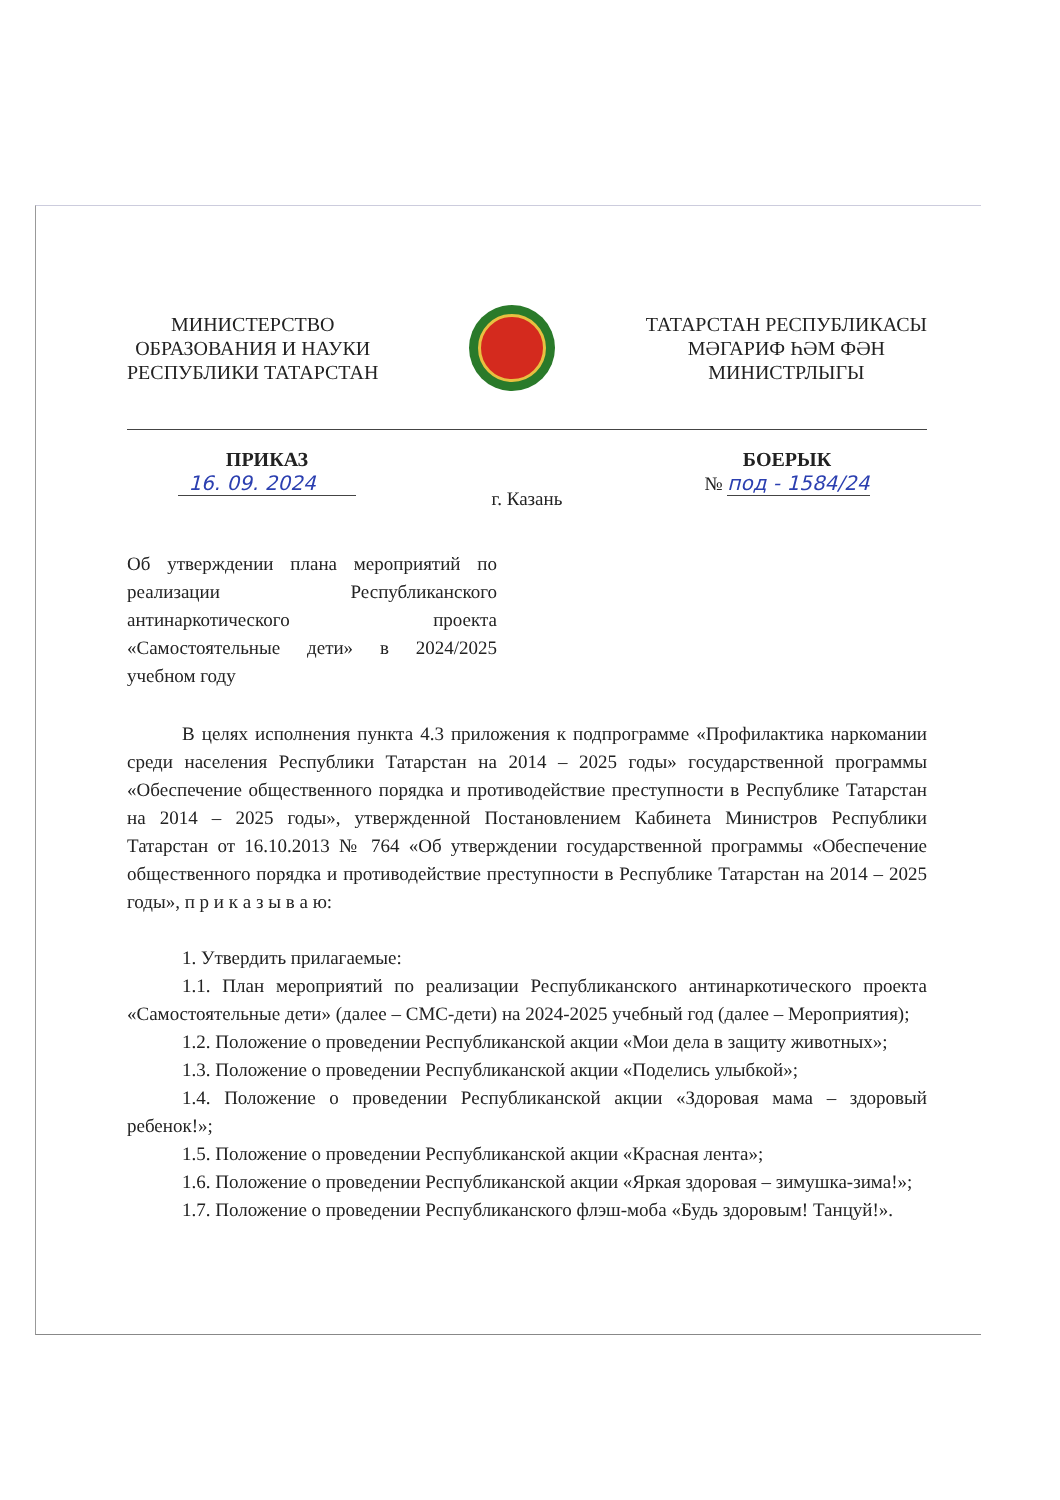МИНИСТЕРСТВО
ОБРАЗОВАНИЯ И НАУКИ
РЕСПУБЛИКИ ТАТАРСТАН
ТАТАРСТАН РЕСПУБЛИКАСЫ
МӘГАРИФ ҺӘМ ФӘН
МИНИСТРЛЫГЫ
ПРИКАЗ
16. 09. 2024
г. Казань
БОЕРЫК
№ под - 1584/24
Об утверждении плана мероприятий по реализации Республиканского антинаркотического проекта «Самостоятельные дети» в 2024/2025 учебном году
В целях исполнения пункта 4.3 приложения к подпрограмме «Профилактика наркомании среди населения Республики Татарстан на 2014 – 2025 годы» государственной программы «Обеспечение общественного порядка и противодействие преступности в Республике Татарстан на 2014 – 2025 годы», утвержденной Постановлением Кабинета Министров Республики Татарстан от 16.10.2013 № 764 «Об утверждении государственной программы «Обеспечение общественного порядка и противодействие преступности в Республике Татарстан на 2014 – 2025 годы», п р и к а з ы в а ю:
1. Утвердить прилагаемые:
1.1. План мероприятий по реализации Республиканского антинаркотического проекта «Самостоятельные дети» (далее – СМС-дети) на 2024-2025 учебный год (далее – Мероприятия);
1.2. Положение о проведении Республиканской акции «Мои дела в защиту животных»;
1.3. Положение о проведении Республиканской акции «Поделись улыбкой»;
1.4. Положение о проведении Республиканской акции «Здоровая мама – здоровый ребенок!»;
1.5. Положение о проведении Республиканской акции «Красная лента»;
1.6. Положение о проведении Республиканской акции «Яркая здоровая – зимушка-зима!»;
1.7. Положение о проведении Республиканского флэш-моба «Будь здоровым! Танцуй!».